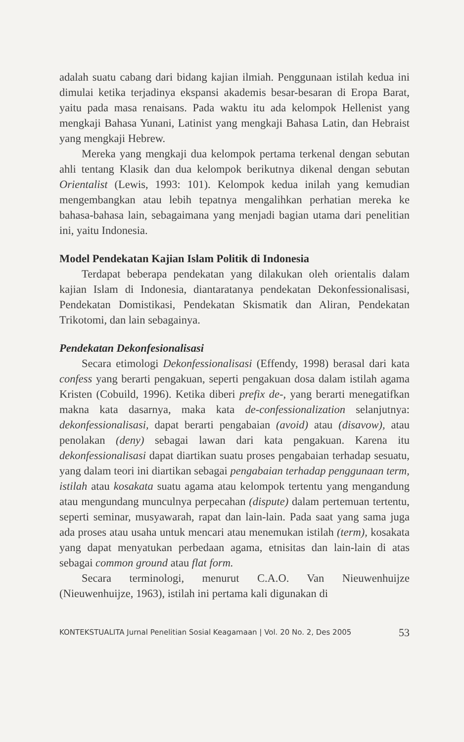adalah suatu cabang dari bidang kajian ilmiah. Penggunaan istilah kedua ini dimulai ketika terjadinya ekspansi akademis besar-besaran di Eropa Barat, yaitu pada masa renaisans. Pada waktu itu ada kelompok Hellenist yang mengkaji Bahasa Yunani, Latinist yang mengkaji Bahasa Latin, dan Hebraist yang mengkaji Hebrew.
Mereka yang mengkaji dua kelompok pertama terkenal dengan sebutan ahli tentang Klasik dan dua kelompok berikutnya dikenal dengan sebutan Orientalist (Lewis, 1993: 101). Kelompok kedua inilah yang kemudian mengembangkan atau lebih tepatnya mengalihkan perhatian mereka ke bahasa-bahasa lain, sebagaimana yang menjadi bagian utama dari penelitian ini, yaitu Indonesia.
Model Pendekatan Kajian Islam Politik di Indonesia
Terdapat beberapa pendekatan yang dilakukan oleh orientalis dalam kajian Islam di Indonesia, diantaratanya pendekatan Dekonfessionalisasi, Pendekatan Domistikasi, Pendekatan Skismatik dan Aliran, Pendekatan Trikotomi, dan lain sebagainya.
Pendekatan Dekonfesionalisasi
Secara etimologi Dekonfessionalisasi (Effendy, 1998) berasal dari kata confess yang berarti pengakuan, seperti pengakuan dosa dalam istilah agama Kristen (Cobuild, 1996). Ketika diberi prefix de-, yang berarti menegatifkan makna kata dasarnya, maka kata de-confessionalization selanjutnya: dekonfessionalisasi, dapat berarti pengabaian (avoid) atau (disavow), atau penolakan (deny) sebagai lawan dari kata pengakuan. Karena itu dekonfessionalisasi dapat diartikan suatu proses pengabaian terhadap sesuatu, yang dalam teori ini diartikan sebagai pengabaian terhadap penggunaan term, istilah atau kosakata suatu agama atau kelompok tertentu yang mengandung atau mengundang munculnya perpecahan (dispute) dalam pertemuan tertentu, seperti seminar, musyawarah, rapat dan lain-lain. Pada saat yang sama juga ada proses atau usaha untuk mencari atau menemukan istilah (term), kosakata yang dapat menyatukan perbedaan agama, etnisitas dan lain-lain di atas sebagai common ground atau flat form.
Secara terminologi, menurut C.A.O. Van Nieuwenhuijze (Nieuwenhuijze, 1963), istilah ini pertama kali digunakan di
KONTEKSTUALITA Jurnal Penelitian Sosial Keagamaan | Vol. 20 No. 2, Des 2005 53